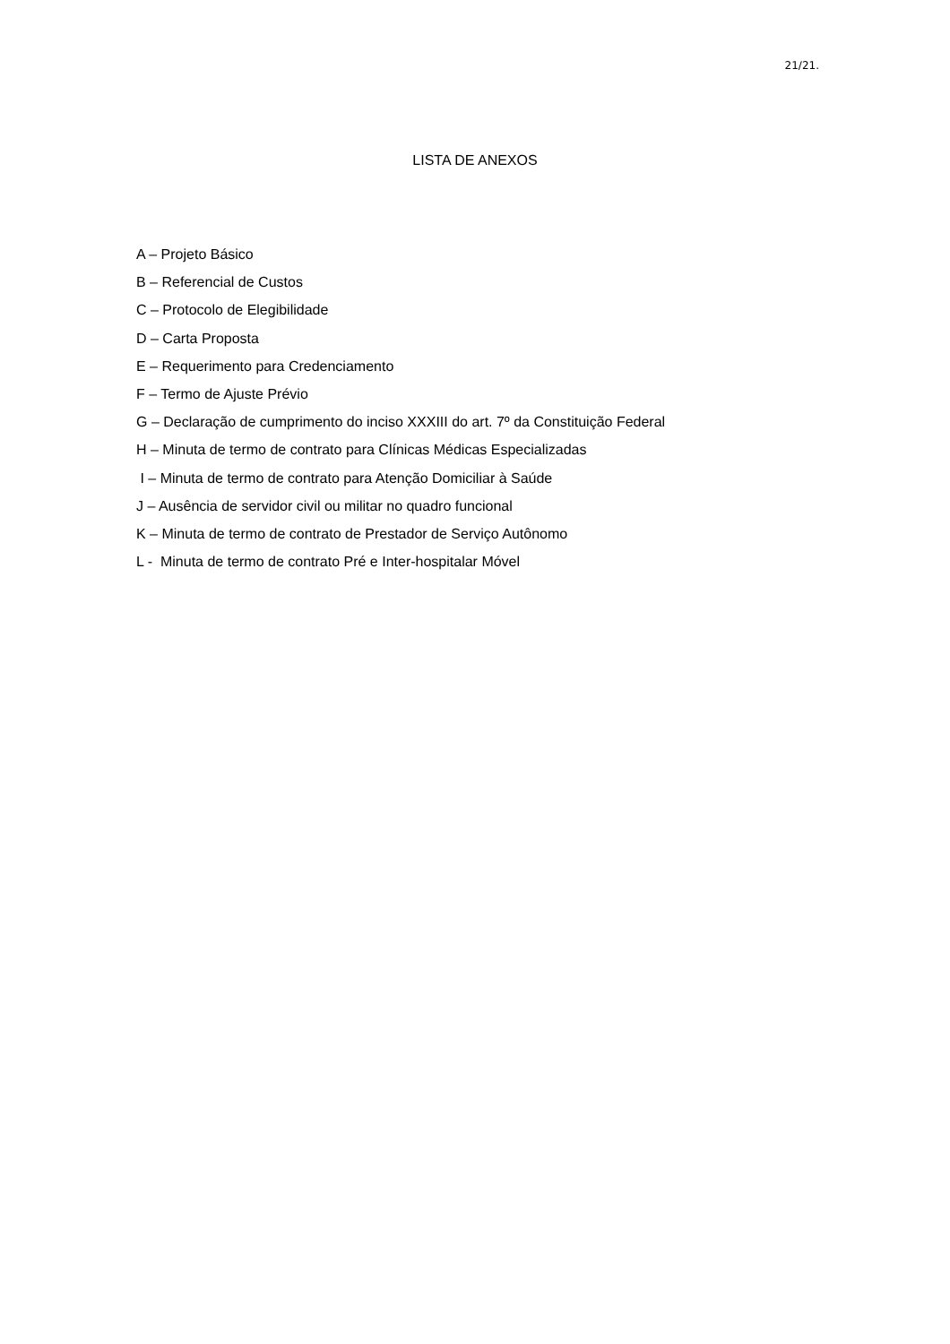21/21.
LISTA DE ANEXOS
A – Projeto Básico
B – Referencial de Custos
C – Protocolo de Elegibilidade
D – Carta Proposta
E – Requerimento para Credenciamento
F – Termo de Ajuste Prévio
G – Declaração de cumprimento do inciso XXXIII do art. 7º da Constituição Federal
H – Minuta de termo de contrato para Clínicas Médicas Especializadas
I – Minuta de termo de contrato para Atenção Domiciliar à Saúde
J – Ausência de servidor civil ou militar no quadro funcional
K – Minuta de termo de contrato de Prestador de Serviço Autônomo
L - Minuta de termo de contrato Pré e Inter-hospitalar Móvel